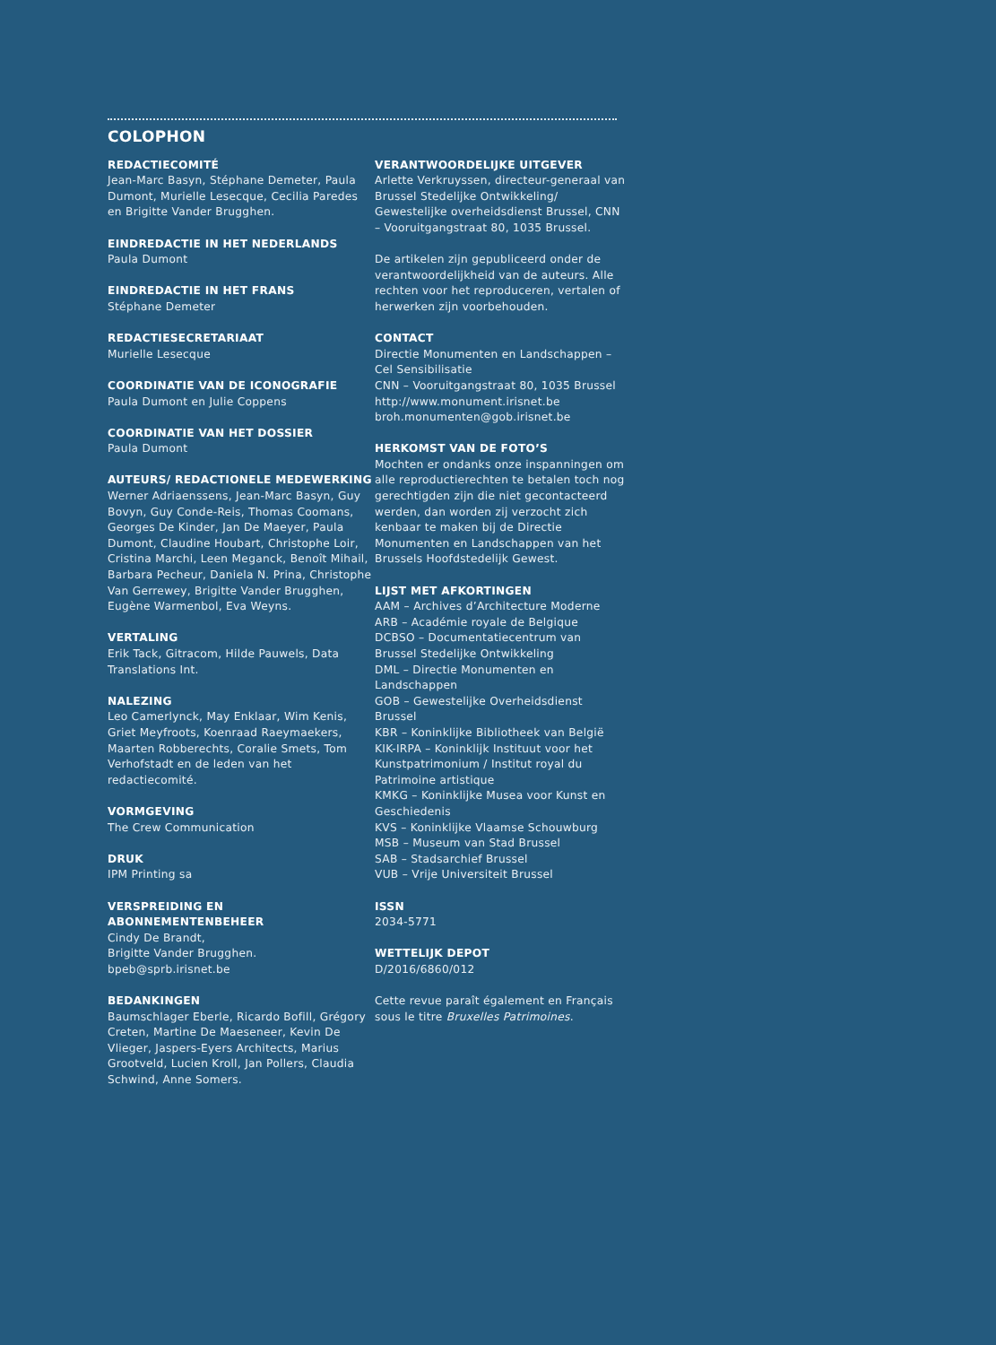COLOPHON
REDACTIECOMITÉ
Jean-Marc Basyn, Stéphane Demeter, Paula Dumont, Murielle Lesecque, Cecilia Paredes en Brigitte Vander Brugghen.
EINDREDACTIE IN HET NEDERLANDS
Paula Dumont
EINDREDACTIE IN HET FRANS
Stéphane Demeter
REDACTIESECRETARIAAT
Murielle Lesecque
COORDINATIE VAN DE ICONOGRAFIE
Paula Dumont en Julie Coppens
COORDINATIE VAN HET DOSSIER
Paula Dumont
AUTEURS/ REDACTIONELE MEDEWERKING
Werner Adriaenssens, Jean-Marc Basyn, Guy Bovyn, Guy Conde-Reis, Thomas Coomans, Georges De Kinder, Jan De Maeyer, Paula Dumont, Claudine Houbart, Christophe Loir, Cristina Marchi, Leen Meganck, Benoît Mihail, Barbara Pecheur, Daniela N. Prina, Christophe Van Gerrewey, Brigitte Vander Brugghen, Eugène Warmenbol, Eva Weyns.
VERTALING
Erik Tack, Gitracom, Hilde Pauwels, Data Translations Int.
NALEZING
Leo Camerlynck, May Enklaar, Wim Kenis, Griet Meyfroots, Koenraad Raeymaekers, Maarten Robberechts, Coralie Smets, Tom Verhofstadt en de leden van het redactiecomité.
VORMGEVING
The Crew Communication
DRUK
IPM Printing sa
VERSPREIDING EN ABONNEMENTENBEHEER
Cindy De Brandt,
Brigitte Vander Brugghen.
bpeb@sprb.irisnet.be
BEDANKINGEN
Baumschlager Eberle, Ricardo Bofill, Grégory Creten, Martine De Maeseneer, Kevin De Vlieger, Jaspers-Eyers Architects, Marius Grootveld, Lucien Kroll, Jan Pollers, Claudia Schwind, Anne Somers.
VERANTWOORDELIJKE UITGEVER
Arlette Verkruyssen, directeur-generaal van Brussel Stedelijke Ontwikkeling/ Gewestelijke overheidsdienst Brussel, CNN – Vooruitgangstraat 80, 1035 Brussel.
De artikelen zijn gepubliceerd onder de verantwoordelijkheid van de auteurs. Alle rechten voor het reproduceren, vertalen of herwerken zijn voorbehouden.
CONTACT
Directie Monumenten en Landschappen – Cel Sensibilisatie
CNN – Vooruitgangstraat 80, 1035 Brussel
http://www.monument.irisnet.be
broh.monumenten@gob.irisnet.be
HERKOMST VAN DE FOTO’S
Mochten er ondanks onze inspanningen om alle reproductierechten te betalen toch nog gerechtigden zijn die niet gecontacteerd werden, dan worden zij verzocht zich kenbaar te maken bij de Directie Monumenten en Landschappen van het Brussels Hoofdstedelijk Gewest.
LIJST MET AFKORTINGEN
AAM – Archives d’Architecture Moderne
ARB – Académie royale de Belgique
DCBSO – Documentatiecentrum van Brussel Stedelijke Ontwikkeling
DML – Directie Monumenten en Landschappen
GOB – Gewestelijke Overheidsdienst Brussel
KBR – Koninklijke Bibliotheek van België
KIK-IRPA – Koninklijk Instituut voor het Kunstpatrimonium / Institut royal du Patrimoine artistique
KMKG – Koninklijke Musea voor Kunst en Geschiedenis
KVS – Koninklijke Vlaamse Schouwburg
MSB – Museum van Stad Brussel
SAB – Stadsarchief Brussel
VUB – Vrije Universiteit Brussel
ISSN
2034-5771
WETTELIJK DEPOT
D/2016/6860/012
Cette revue paraît également en Français sous le titre Bruxelles Patrimoines.